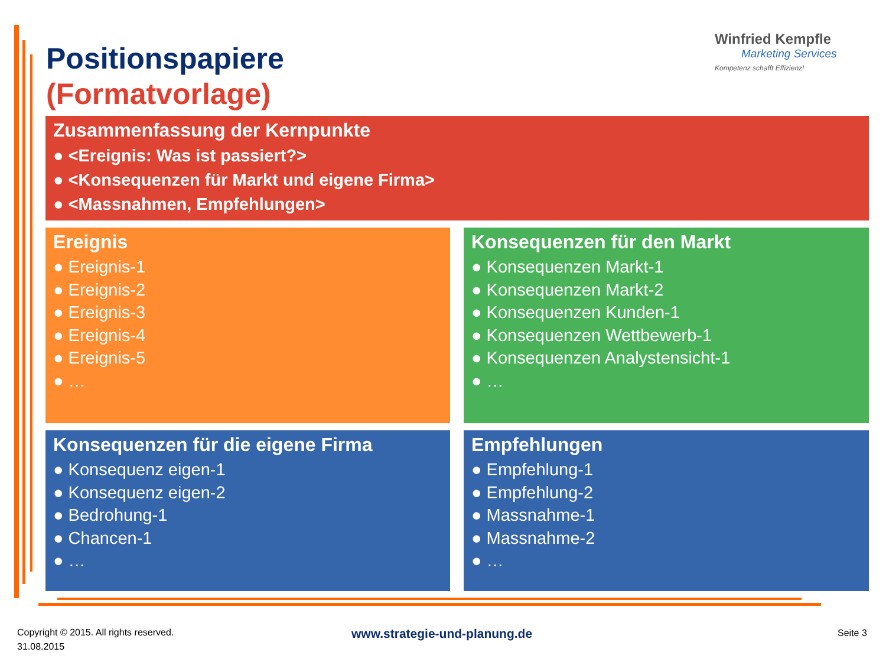Positionspapiere
(Formatvorlage)
Winfried Kempfle
Marketing Services
Kompetenz schafft Effizienz!
Zusammenfassung der Kernpunkte
● <Ereignis: Was ist passiert?>
● <Konsequenzen für Markt und eigene Firma>
● <Massnahmen, Empfehlungen>
Ereignis
● Ereignis-1
● Ereignis-2
● Ereignis-3
● Ereignis-4
● Ereignis-5
● …
Konsequenzen für den Markt
● Konsequenzen Markt-1
● Konsequenzen Markt-2
● Konsequenzen Kunden-1
● Konsequenzen Wettbewerb-1
● Konsequenzen Analystensicht-1
● …
Konsequenzen für die eigene Firma
● Konsequenz eigen-1
● Konsequenz eigen-2
● Bedrohung-1
● Chancen-1
● …
Empfehlungen
● Empfehlung-1
● Empfehlung-2
● Massnahme-1
● Massnahme-2
● …
Copyright © 2015. All rights reserved.
31.08.2015
www.strategie-und-planung.de Seite 3